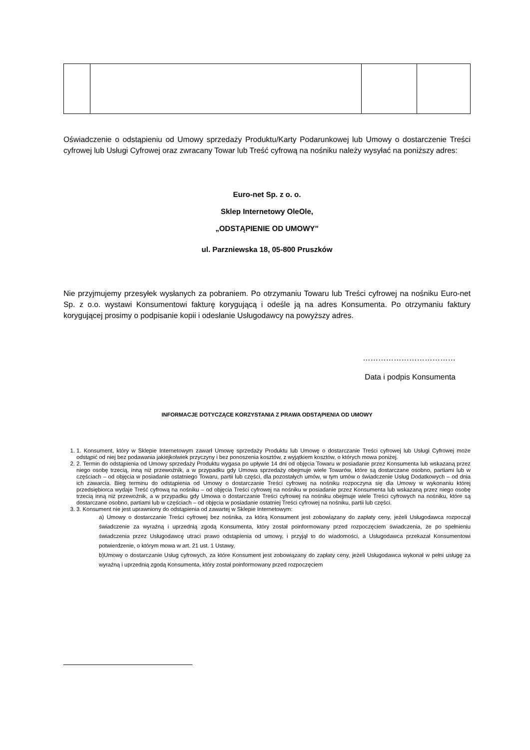Oświadczenie o odstąpieniu od Umowy sprzedaży Produktu/Karty Podarunkowej lub Umowy o dostarczenie Treści cyfrowej lub Usługi Cyfrowej oraz zwracany Towar lub Treść cyfrową na nośniku należy wysyłać na poniższy adres:
Euro-net Sp. z o. o.
Sklep Internetowy OleOle,
„ODSTĄPIENIE OD UMOWY”
ul. Parzniewska 18, 05-800 Pruszków
Nie przyjmujemy przesyłek wysłanych za pobraniem. Po otrzymaniu Towaru lub Treści cyfrowej na nośniku Euro-net Sp. z o.o. wystawi Konsumentowi fakturę korygującą i odeśle ją na adres Konsumenta. Po otrzymaniu faktury korygującej prosimy o podpisanie kopii i odesłanie Usługodawcy na powyższy adres.
………………………………
Data i podpis Konsumenta
INFORMACJE DOTYCZĄCE KORZYSTANIA Z PRAWA ODSTĄPIENIA OD UMOWY
1. 1. Konsument, który w Sklepie Internetowym zawarł Umowę sprzedaży Produktu lub Umowę o dostarczanie Treści cyfrowej lub Usługi Cyfrowej może odstąpić od niej bez podawania jakiejkolwiek przyczyny i bez ponoszenia kosztów, z wyjątkiem kosztów, o których mowa poniżej.
2. 2. Termin do odstąpienia od Umowy sprzedaży Produktu wygasa po upływie 14 dni od objęcia Towaru w posiadanie przez Konsumenta lub wskazaną przez niego osobę trzecią, inną niż przewoźnik, a w przypadku gdy Umowa sprzedaży obejmuje wiele Towarów, które są dostarczane osobno, partiami lub w częściach – od objęcia w posiadanie ostatniego Towaru, partii lub części, dla pozostałych umów, w tym umów o świadczenie Usług Dodatkowych – od dnia ich zawarcia. Bieg terminu do odstąpienia od Umowy o dostarczanie Treści cyfrowej na nośniku rozpoczyna się dla Umowy w wykonaniu której przedsiębiorca wydaje Treść cyfrową na nośniku – od objęcia Treści cyfrowej na nośniku w posiadanie przez Konsumenta lub wskazaną przez niego osobę trzecią inną niż przewoźnik, a w przypadku gdy Umowa o dostarczanie Treści cyfrowej na nośniku obejmuje wiele Treści cyfrowych na nośniku, które są dostarczane osobno, partiami lub w częściach – od objęcia w posiadanie ostatniej Treści cyfrowej na nośniku, partii lub części.
3. 3. Konsument nie jest uprawniony do odstąpienia od zawartej w Sklepie Internetowym:
a) Umowy o dostarczanie Treści cyfrowej bez nośnika, za którą Konsument jest zobowiązany do zapłaty ceny, jeżeli Usługodawca rozpoczął świadczenie za wyraźną i uprzednią zgodą Konsumenta, który został poinformowany przed rozpoczęciem świadczenia, że po spełnieniu świadczenia przez Usługodawcę utraci prawo odstąpienia od umowy, i przyjął to do wiadomości, a Usługodawca przekazał Konsumentowi potwierdzenie, o którym mowa w art. 21 ust. 1 Ustawy,
b)Umowy o dostarczanie Usług cyfrowych, za które Konsument jest zobowiązany do zapłaty ceny, jeżeli Usługodawca wykonał w pełni usługę za wyraźną i uprzednią zgodą Konsumenta, który został poinformowany przed rozpoczęciem